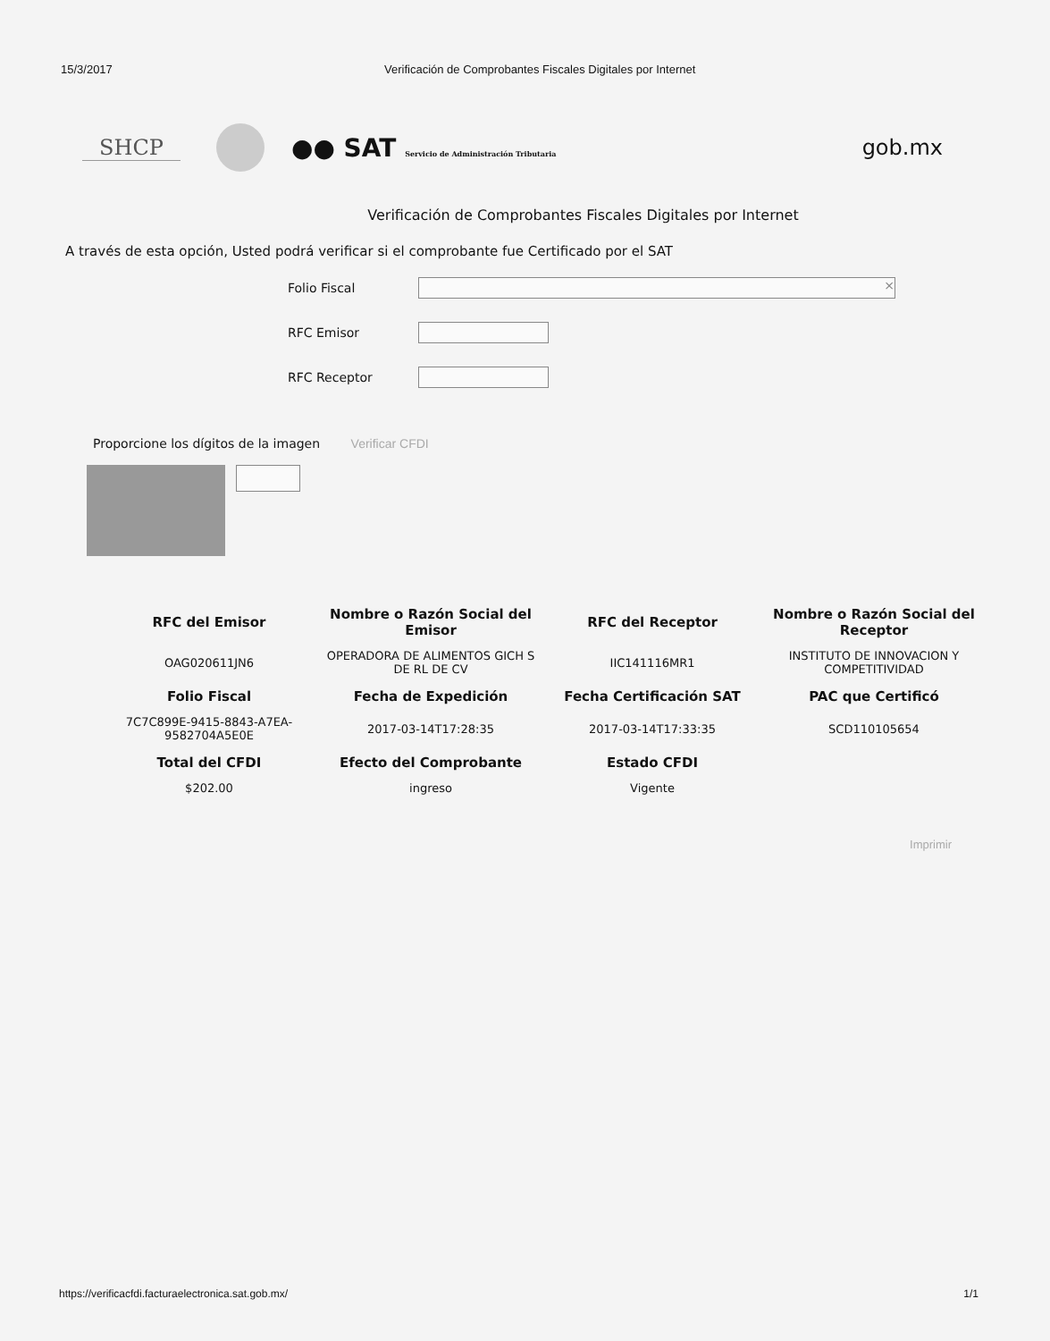15/3/2017 Verificación de Comprobantes Fiscales Digitales por Internet
SHCP
●● SAT Servicio de Administración Tributaria
gob.mx
Verificación de Comprobantes Fiscales Digitales por Internet
A través de esta opción, Usted podrá verificar si el comprobante fue Certificado por el SAT
Folio Fiscal
×
RFC Emisor
RFC Receptor
Proporcione los dígitos de la imagen Verificar CFDI
| RFC del Emisor | Nombre o Razón Social del Emisor | RFC del Receptor | Nombre o Razón Social del Receptor |
| --- | --- | --- | --- |
| OAG020611JN6 | OPERADORA DE ALIMENTOS GICH S DE RL DE CV | IIC141116MR1 | INSTITUTO DE INNOVACION Y COMPETITIVIDAD |
| Folio Fiscal | Fecha de Expedición | Fecha Certificación SAT | PAC que Certificó |
| 7C7C899E-9415-8843-A7EA-9582704A5E0E | 2017-03-14T17:28:35 | 2017-03-14T17:33:35 | SCD110105654 |
| Total del CFDI | Efecto del Comprobante | Estado CFDI | |
| $202.00 | ingreso | Vigente | |
Imprimir
https://verificacfdi.facturaelectronica.sat.gob.mx/ 1/1